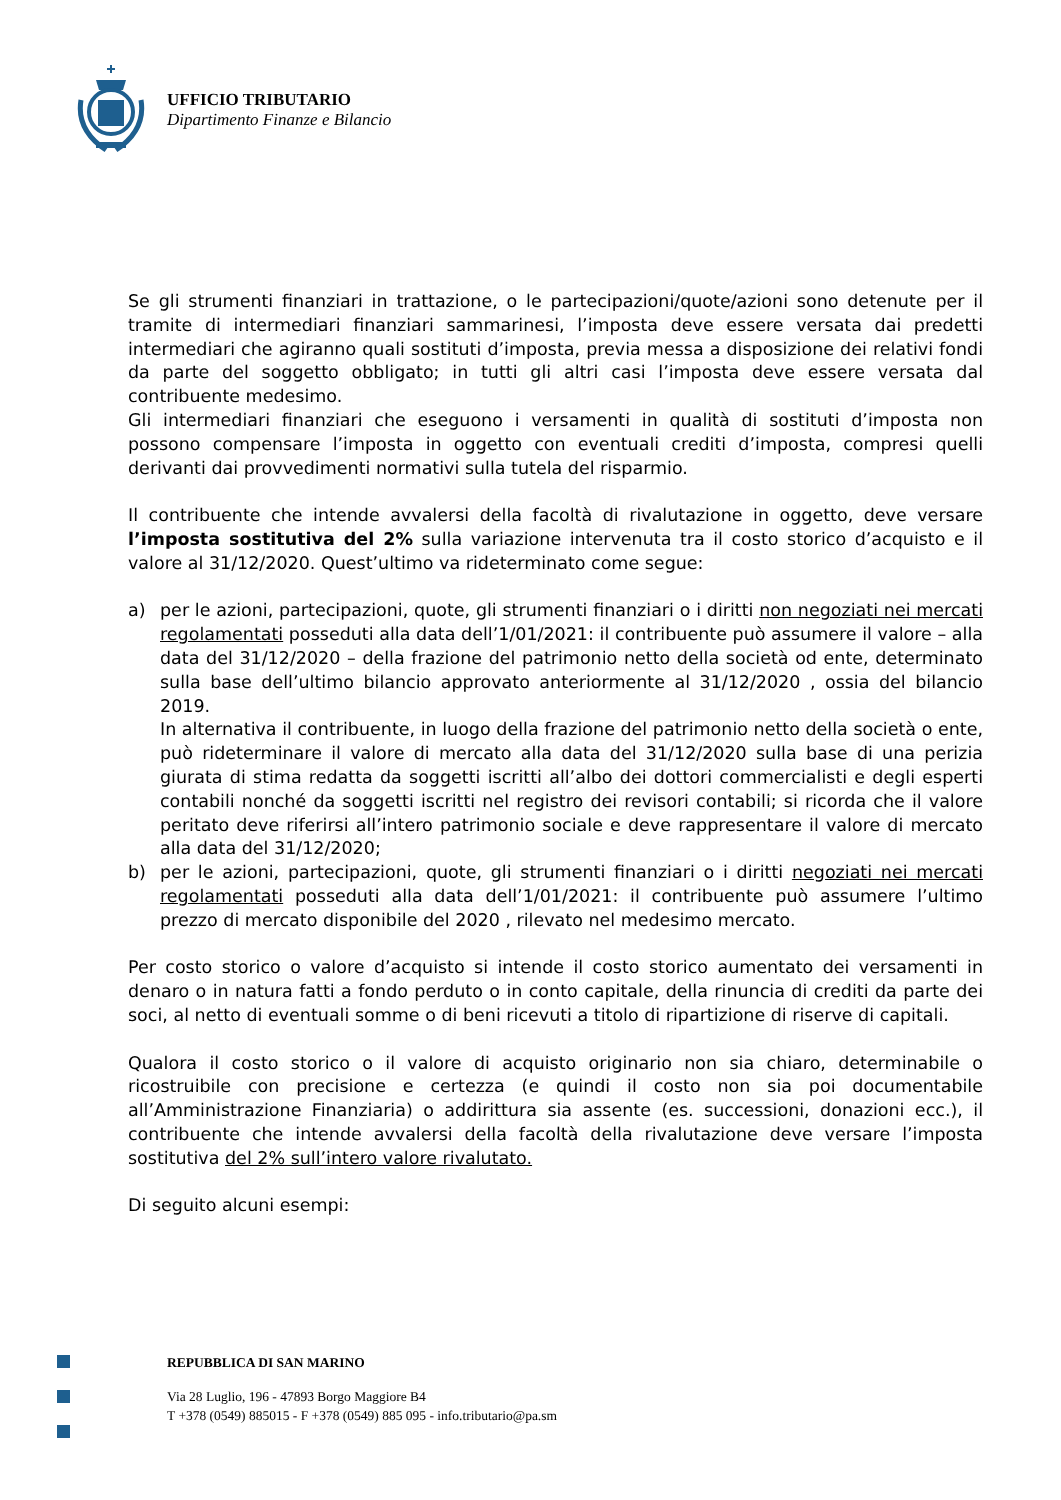UFFICIO TRIBUTARIO
Dipartimento Finanze e Bilancio
Se gli strumenti finanziari in trattazione, o le partecipazioni/quote/azioni sono detenute per il tramite di intermediari finanziari sammarinesi, l’imposta deve essere versata dai predetti intermediari che agiranno quali sostituti d’imposta, previa messa a disposizione dei relativi fondi da parte del soggetto obbligato; in tutti gli altri casi l’imposta deve essere versata dal contribuente medesimo.
Gli intermediari finanziari che eseguono i versamenti in qualità di sostituti d’imposta non possono compensare l’imposta in oggetto con eventuali crediti d’imposta, compresi quelli derivanti dai provvedimenti normativi sulla tutela del risparmio.
Il contribuente che intende avvalersi della facoltà di rivalutazione in oggetto, deve versare l’imposta sostitutiva del 2% sulla variazione intervenuta tra il costo storico d’acquisto e il valore al 31/12/2020. Quest’ultimo va rideterminato come segue:
a) per le azioni, partecipazioni, quote, gli strumenti finanziari o i diritti non negoziati nei mercati regolamentati posseduti alla data dell’1/01/2021: il contribuente può assumere il valore – alla data del 31/12/2020 – della frazione del patrimonio netto della società od ente, determinato sulla base dell’ultimo bilancio approvato anteriormente al 31/12/2020 , ossia del bilancio 2019.
In alternativa il contribuente, in luogo della frazione del patrimonio netto della società o ente, può rideterminare il valore di mercato alla data del 31/12/2020 sulla base di una perizia giurata di stima redatta da soggetti iscritti all’albo dei dottori commercialisti e degli esperti contabili nonché da soggetti iscritti nel registro dei revisori contabili; si ricorda che il valore peritato deve riferirsi all’intero patrimonio sociale e deve rappresentare il valore di mercato alla data del 31/12/2020;
b) per le azioni, partecipazioni, quote, gli strumenti finanziari o i diritti negoziati nei mercati regolamentati posseduti alla data dell’1/01/2021: il contribuente può assumere l’ultimo prezzo di mercato disponibile del 2020 , rilevato nel medesimo mercato.
Per costo storico o valore d’acquisto si intende il costo storico aumentato dei versamenti in denaro o in natura fatti a fondo perduto o in conto capitale, della rinuncia di crediti da parte dei soci, al netto di eventuali somme o di beni ricevuti a titolo di ripartizione di riserve di capitali.
Qualora il costo storico o il valore di acquisto originario non sia chiaro, determinabile o ricostruibile con precisione e certezza (e quindi il costo non sia poi documentabile all’Amministrazione Finanziaria) o addirittura sia assente (es. successioni, donazioni ecc.), il contribuente che intende avvalersi della facoltà della rivalutazione deve versare l’imposta sostitutiva del 2% sull’intero valore rivalutato.
Di seguito alcuni esempi:
REPUBBLICA DI SAN MARINO
Via 28 Luglio, 196 - 47893 Borgo Maggiore B4
T +378 (0549) 885015 - F +378 (0549) 885 095 - info.tributario@pa.sm